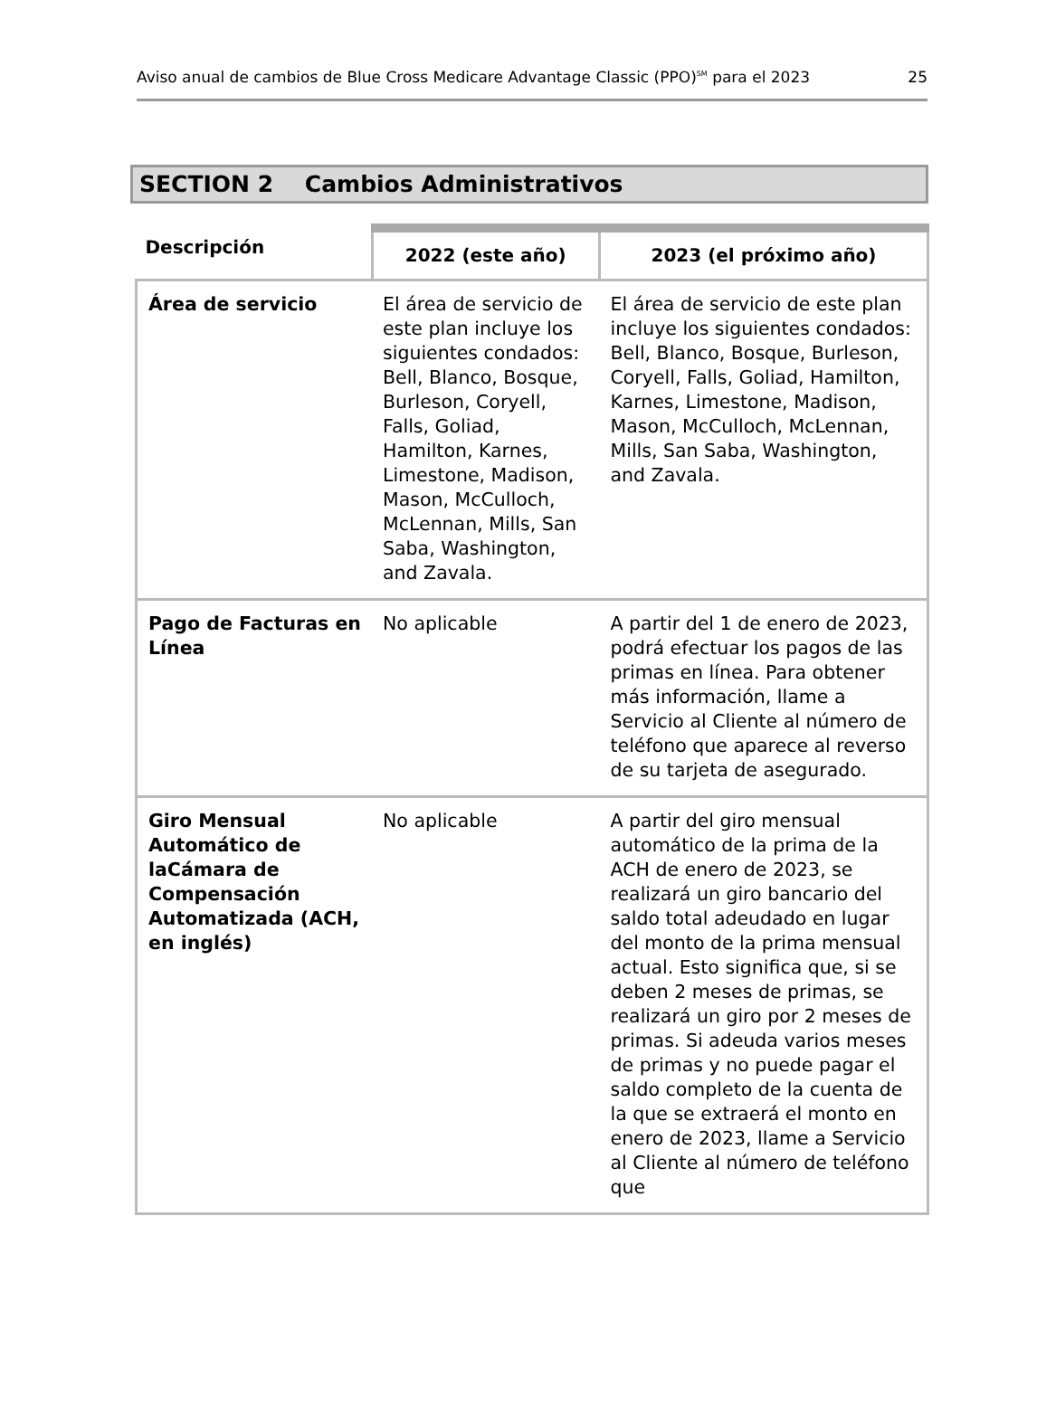Aviso anual de cambios de Blue Cross Medicare Advantage Classic (PPO)<sup>SM</sup> para el 2023 25
SECTION 2 Cambios Administrativos
| Descripción | 2022 (este año) | 2023 (el próximo año) |
| --- | --- | --- |
| Área de servicio | El área de servicio de este plan incluye los siguientes condados: Bell, Blanco, Bosque, Burleson, Coryell, Falls, Goliad, Hamilton, Karnes, Limestone, Madison, Mason, McCulloch, McLennan, Mills, San Saba, Washington, and Zavala. | El área de servicio de este plan incluye los siguientes condados: Bell, Blanco, Bosque, Burleson, Coryell, Falls, Goliad, Hamilton, Karnes, Limestone, Madison, Mason, McCulloch, McLennan, Mills, San Saba, Washington, and Zavala. |
| Pago de Facturas en Línea | No aplicable | A partir del 1 de enero de 2023, podrá efectuar los pagos de las primas en línea. Para obtener más información, llame a Servicio al Cliente al número de teléfono que aparece al reverso de su tarjeta de asegurado. |
| Giro Mensual Automático de laCámara de Compensación Automatizada (ACH, en inglés) | No aplicable | A partir del giro mensual automático de la prima de la ACH de enero de 2023, se realizará un giro bancario del saldo total adeudado en lugar del monto de la prima mensual actual. Esto significa que, si se deben 2 meses de primas, se realizará un giro por 2 meses de primas. Si adeuda varios meses de primas y no puede pagar el saldo completo de la cuenta de la que se extraerá el monto en enero de 2023, llame a Servicio al Cliente al número de teléfono que |